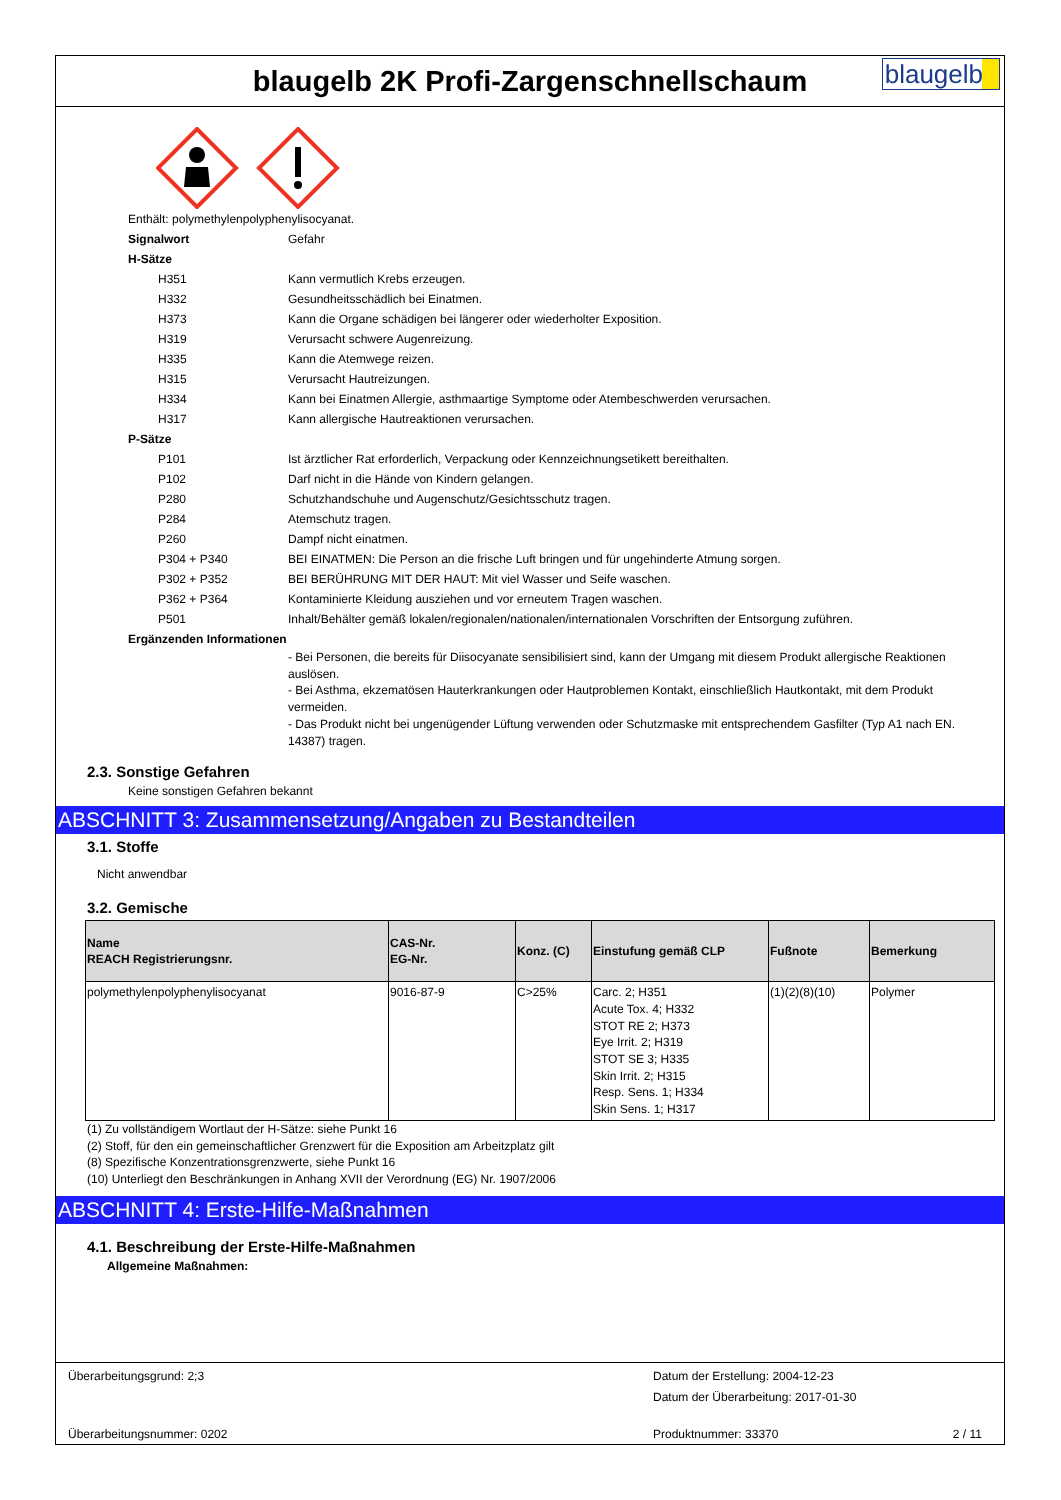blaugelb 2K Profi-Zargenschnellschaum blaugelb
Enthält: polymethylenpolyphenylisocyanat.
Signalwort Gefahr
H-Sätze
H351 Kann vermutlich Krebs erzeugen.
H332 Gesundheitsschädlich bei Einatmen.
H373 Kann die Organe schädigen bei längerer oder wiederholter Exposition.
H319 Verursacht schwere Augenreizung.
H335 Kann die Atemwege reizen.
H315 Verursacht Hautreizungen.
H334 Kann bei Einatmen Allergie, asthmaartige Symptome oder Atembeschwerden verursachen.
H317 Kann allergische Hautreaktionen verursachen.
P-Sätze
P101 Ist ärztlicher Rat erforderlich, Verpackung oder Kennzeichnungsetikett bereithalten.
P102 Darf nicht in die Hände von Kindern gelangen.
P280 Schutzhandschuhe und Augenschutz/Gesichtsschutz tragen.
P284 Atemschutz tragen.
P260 Dampf nicht einatmen.
P304 + P340 BEI EINATMEN: Die Person an die frische Luft bringen und für ungehinderte Atmung sorgen.
P302 + P352 BEI BERÜHRUNG MIT DER HAUT: Mit viel Wasser und Seife waschen.
P362 + P364 Kontaminierte Kleidung ausziehen und vor erneutem Tragen waschen.
P501 Inhalt/Behälter gemäß lokalen/regionalen/nationalen/internationalen Vorschriften der Entsorgung zuführen.
Ergänzenden Informationen
- Bei Personen, die bereits für Diisocyanate sensibilisiert sind, kann der Umgang mit diesem Produkt allergische Reaktionen auslösen.
- Bei Asthma, ekzematösen Hauterkrankungen oder Hautproblemen Kontakt, einschließlich Hautkontakt, mit dem Produkt vermeiden.
- Das Produkt nicht bei ungenügender Lüftung verwenden oder Schutzmaske mit entsprechendem Gasfilter (Typ A1 nach EN. 14387) tragen.
2.3. Sonstige Gefahren
Keine sonstigen Gefahren bekannt
ABSCHNITT 3: Zusammensetzung/Angaben zu Bestandteilen
3.1. Stoffe
Nicht anwendbar
3.2. Gemische
| Name REACH Registrierungsnr. | CAS-Nr. EG-Nr. | Konz. (C) | Einstufung gemäß CLP | Fußnote | Bemerkung |
| --- | --- | --- | --- | --- | --- |
| polymethylenpolyphenylisocyanat | 9016-87-9 | C>25% | Carc. 2; H351 Acute Tox. 4; H332 STOT RE 2; H373 Eye Irrit. 2; H319 STOT SE 3; H335 Skin Irrit. 2; H315 Resp. Sens. 1; H334 Skin Sens. 1; H317 | (1)(2)(8)(10) | Polymer |
(1) Zu vollständigem Wortlaut der H-Sätze: siehe Punkt 16
(2) Stoff, für den ein gemeinschaftlicher Grenzwert für die Exposition am Arbeitzplatz gilt
(8) Spezifische Konzentrationsgrenzwerte, siehe Punkt 16
(10) Unterliegt den Beschränkungen in Anhang XVII der Verordnung (EG) Nr. 1907/2006
ABSCHNITT 4: Erste-Hilfe-Maßnahmen
4.1. Beschreibung der Erste-Hilfe-Maßnahmen
Allgemeine Maßnahmen:
Überarbeitungsgrund: 2;3 Datum der Erstellung: 2004-12-23
Datum der Überarbeitung: 2017-01-30
Überarbeitungsnummer: 0202 Produktnummer: 33370 2 / 11